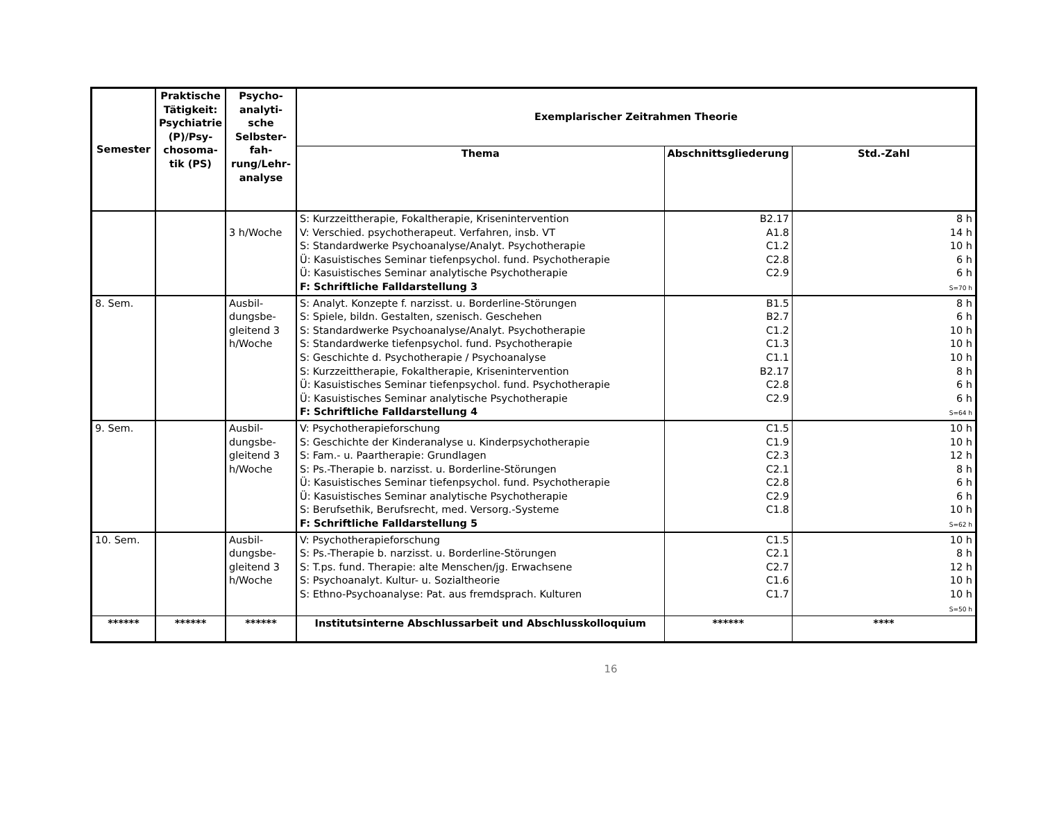| Semester | Praktische Tätigkeit: Psychiatrie (P)/Psy-chosoma-tik (PS) | Psycho-analyti-sche Selbster-fah-rung/Lehr-analyse | Exemplarischer Zeitrahmen Theorie | | |
| --- | --- | --- | --- | --- | --- |
| | | | Thema | Abschnittsgliederung | Std.-Zahl |
| | | 3 h/Woche | S: Kurzzeittherapie, Fokaltherapie, Krisenintervention V: Verschied. psychotherapeut. Verfahren, insb. VT S: Standardwerke Psychoanalyse/Analyt. Psychotherapie Ü: Kasuistisches Seminar tiefenpsychol. fund. Psychotherapie Ü: Kasuistisches Seminar analytische Psychotherapie F: Schriftliche Falldarstellung 3 | B2.17 A1.8 C1.2 C2.8 C2.9 | 8 h 14 h 10 h 6 h 6 h S=70 h |
| 8. Sem. | | Ausbil-dungsbe-gleitend 3 h/Woche | S: Analyt. Konzepte f. narzisst. u. Borderline-Störungen S: Spiele, bildn. Gestalten, szenisch. Geschehen S: Standardwerke Psychoanalyse/Analyt. Psychotherapie S: Standardwerke tiefenpsychol. fund. Psychotherapie S: Geschichte d. Psychotherapie / Psychoanalyse S: Kurzzeittherapie, Fokaltherapie, Krisenintervention Ü: Kasuistisches Seminar tiefenpsychol. fund. Psychotherapie Ü: Kasuistisches Seminar analytische Psychotherapie F: Schriftliche Falldarstellung 4 | B1.5 B2.7 C1.2 C1.3 C1.1 B2.17 C2.8 C2.9 | 8 h 6 h 10 h 10 h 10 h 8 h 6 h 6 h S=64 h |
| 9. Sem. | | Ausbil-dungsbe-gleitend 3 h/Woche | V: Psychotherapieforschung S: Geschichte der Kinderanalyse u. Kinderpsychotherapie S: Fam.- u. Paartherapie: Grundlagen S: Ps.-Therapie b. narzisst. u. Borderline-Störungen Ü: Kasuistisches Seminar tiefenpsychol. fund. Psychotherapie Ü: Kasuistisches Seminar analytische Psychotherapie S: Berufsethik, Berufsrecht, med. Versorg.-Systeme F: Schriftliche Falldarstellung 5 | C1.5 C1.9 C2.3 C2.1 C2.8 C2.9 C1.8 | 10 h 10 h 12 h 8 h 6 h 6 h 10 h S=62 h |
| 10. Sem. | | Ausbil-dungsbe-gleitend 3 h/Woche | V: Psychotherapieforschung S: Ps.-Therapie b. narzisst. u. Borderline-Störungen S: T.ps. fund. Therapie: alte Menschen/jg. Erwachsene S: Psychoanalyt. Kultur- u. Sozialtheorie S: Ethno-Psychoanalyse: Pat. aus fremdsprach. Kulturen | C1.5 C2.1 C2.7 C1.6 C1.7 | 10 h 8 h 12 h 10 h 10 h S=50 h |
| ****** | ****** | ****** | Institutsinterne Abschlussarbeit und Abschlusskolloquium | ****** | **** |
16